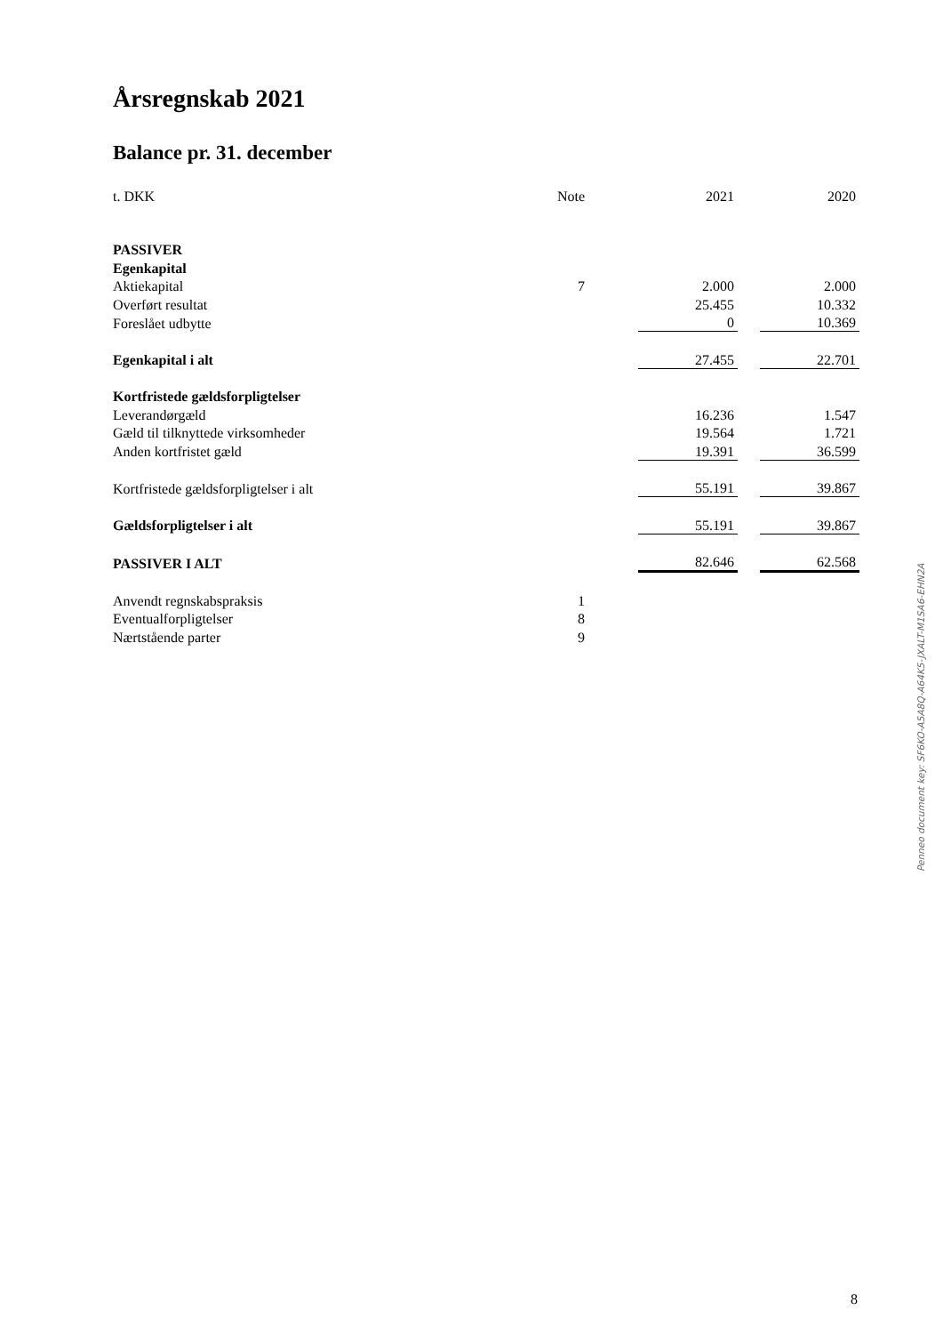Årsregnskab 2021
Balance pr. 31. december
| t. DKK | Note | 2021 | | 2020 |
| PASSIVER | | | | |
| Egenkapital | | | | |
| Aktiekapital | 7 | 2.000 | | 2.000 |
| Overført resultat | | 25.455 | | 10.332 |
| Foreslået udbytte | | 0 | | 10.369 |
| Egenkapital i alt | | 27.455 | | 22.701 |
| Kortfristede gældsforpligtelser | | | | |
| Leverandørgæld | | 16.236 | | 1.547 |
| Gæld til tilknyttede virksomheder | | 19.564 | | 1.721 |
| Anden kortfristet gæld | | 19.391 | | 36.599 |
| Kortfristede gældsforpligtelser i alt | | 55.191 | | 39.867 |
| Gældsforpligtelser i alt | | 55.191 | | 39.867 |
| PASSIVER I ALT | | 82.646 | | 62.568 |
| Anvendt regnskabspraksis | 1 | | | |
| Eventualforpligtelser | 8 | | | |
| Nærtstående parter | 9 | | | |
Penneo document key: SF6KO-A5A8Q-A64K5-JXALT-M1SA6-EHN2A
8